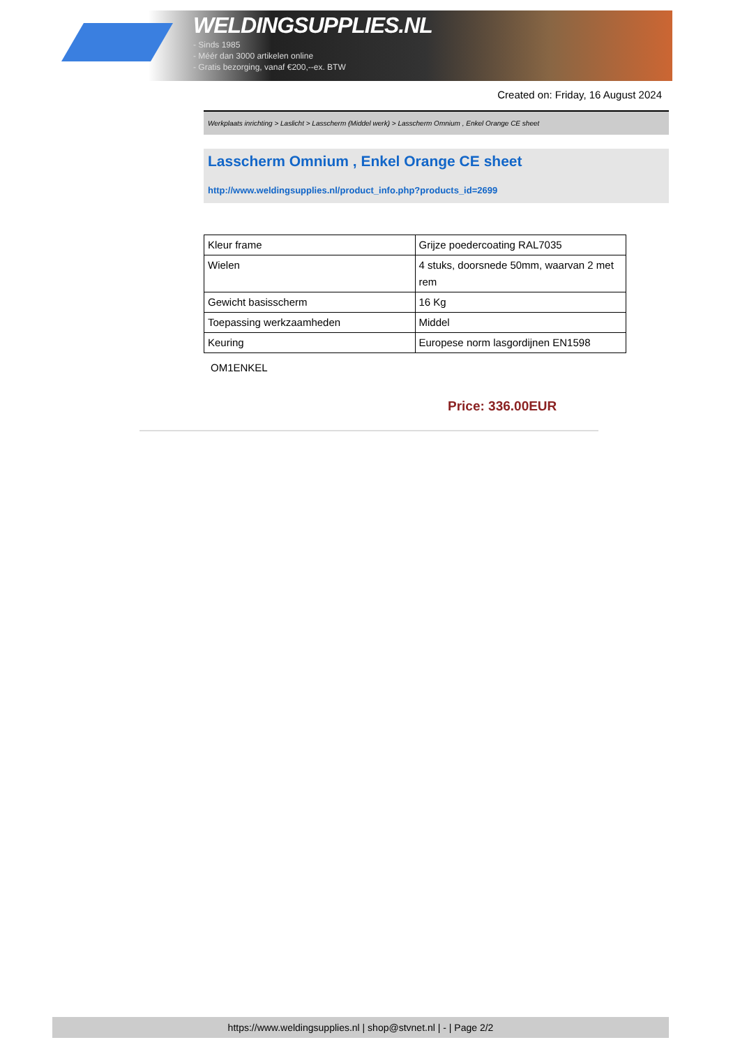WELDINGSUPPLIES.NL
- Sinds 1985
- Méér dan 3000 artikelen online
- Gratis bezorging, vanaf €200,--ex. BTW
Created on: Friday, 16 August 2024
Werkplaats inrichting > Laslicht > Lasscherm (Middel werk) > Lasscherm Omnium , Enkel Orange CE sheet
Lasscherm Omnium , Enkel Orange CE sheet
http://www.weldingsupplies.nl/product_info.php?products_id=2699
| Kleur frame | Grijze poedercoating RAL7035 |
| Wielen | 4 stuks, doorsnede 50mm, waarvan 2 met rem |
| Gewicht basisscherm | 16 Kg |
| Toepassing werkzaamheden | Middel |
| Keuring | Europese norm lasgordijnen EN1598 |
OM1ENKEL
Price: 336.00EUR
https://www.weldingsupplies.nl | shop@stvnet.nl | - | Page 2/2